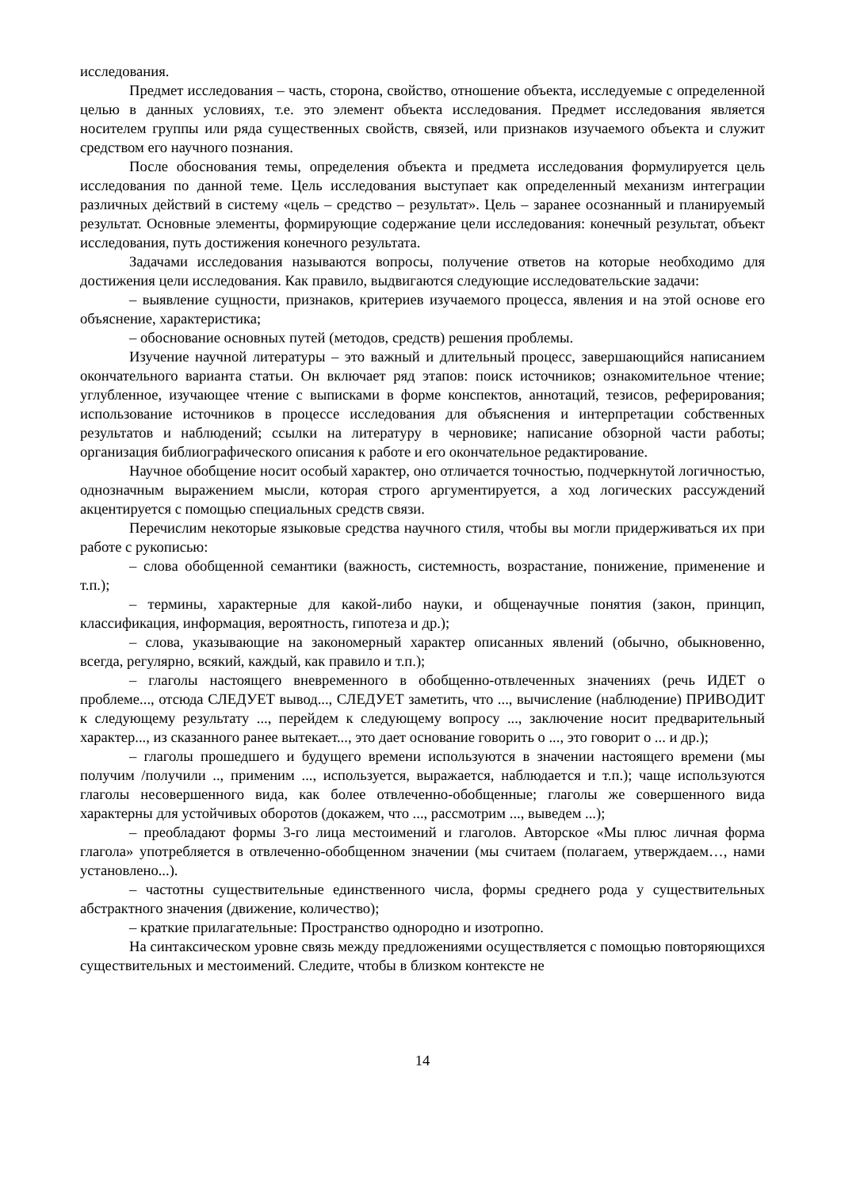исследования.
Предмет исследования – часть, сторона, свойство, отношение объекта, исследуемые с определенной целью в данных условиях, т.е. это элемент объекта исследования. Предмет исследования является носителем группы или ряда существенных свойств, связей, или признаков изучаемого объекта и служит средством его научного познания.
После обоснования темы, определения объекта и предмета исследования формулируется цель исследования по данной теме. Цель исследования выступает как определенный механизм интеграции различных действий в систему «цель – средство – результат». Цель – заранее осознанный и планируемый результат. Основные элементы, формирующие содержание цели исследования: конечный результат, объект исследования, путь достижения конечного результата.
Задачами исследования называются вопросы, получение ответов на которые необходимо для достижения цели исследования. Как правило, выдвигаются следующие исследовательские задачи:
– выявление сущности, признаков, критериев изучаемого процесса, явления и на этой основе его объяснение, характеристика;
– обоснование основных путей (методов, средств) решения проблемы.
Изучение научной литературы – это важный и длительный процесс, завершающийся написанием окончательного варианта статьи. Он включает ряд этапов: поиск источников; ознакомительное чтение; углубленное, изучающее чтение с выписками в форме конспектов, аннотаций, тезисов, реферирования; использование источников в процессе исследования для объяснения и интерпретации собственных результатов и наблюдений; ссылки на литературу в черновике; написание обзорной части работы; организация библиографического описания к работе и его окончательное редактирование.
Научное обобщение носит особый характер, оно отличается точностью, подчеркнутой логичностью, однозначным выражением мысли, которая строго аргументируется, а ход логических рассуждений акцентируется с помощью специальных средств связи.
Перечислим некоторые языковые средства научного стиля, чтобы вы могли придерживаться их при работе с рукописью:
– слова обобщенной семантики (важность, системность, возрастание, понижение, применение и т.п.);
– термины, характерные для какой-либо науки, и общенаучные понятия (закон, принцип, классификация, информация, вероятность, гипотеза и др.);
– слова, указывающие на закономерный характер описанных явлений (обычно, обыкновенно, всегда, регулярно, всякий, каждый, как правило и т.п.);
– глаголы настоящего вневременного в обобщенно-отвлеченных значениях (речь ИДЕТ о проблеме..., отсюда СЛЕДУЕТ вывод..., СЛЕДУЕТ заметить, что ..., вычисление (наблюдение) ПРИВОДИТ к следующему результату ..., перейдем к следующему вопросу ..., заключение носит предварительный характер..., из сказанного ранее вытекает..., это дает основание говорить о ..., это говорит о ... и др.);
– глаголы прошедшего и будущего времени используются в значении настоящего времени (мы получим /получили .., применим ..., используется, выражается, наблюдается и т.п.); чаще используются глаголы несовершенного вида, как более отвлеченно-обобщенные; глаголы же совершенного вида характерны для устойчивых оборотов (докажем, что ..., рассмотрим ..., выведем ...);
– преобладают формы 3-го лица местоимений и глаголов. Авторское «Мы плюс личная форма глагола» употребляется в отвлеченно-обобщенном значении (мы считаем (полагаем, утверждаем…, нами установлено...).
– частотны существительные единственного числа, формы среднего рода у существительных абстрактного значения (движение, количество);
– краткие прилагательные: Пространство однородно и изотропно.
На синтаксическом уровне связь между предложениями осуществляется с помощью повторяющихся существительных и местоимений. Следите, чтобы в близком контексте не
14